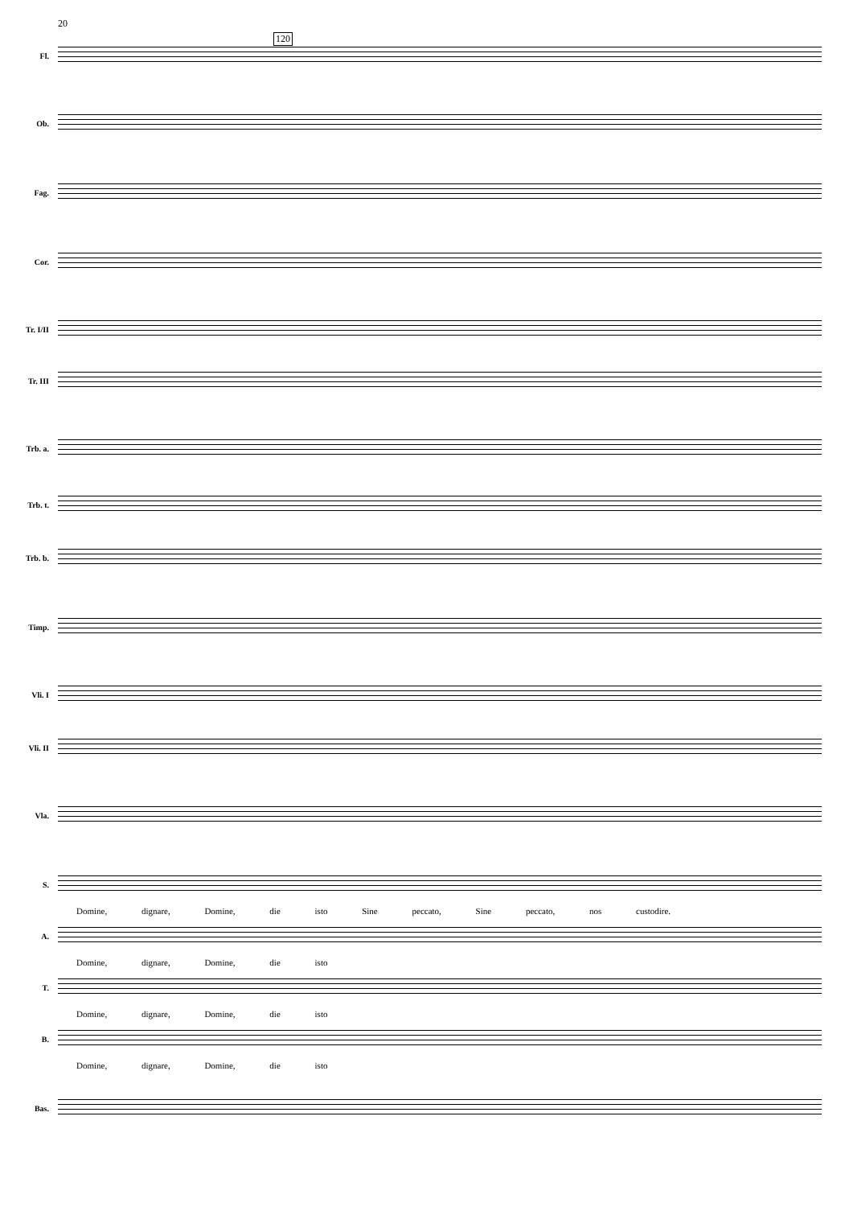20
120
Fl.
Ob.
Fag.
Cor.
Tr. I/II
Tr. III
Trb. a.
Trb. t.
Trb. b.
Timp.
Vli. I
Vli. II
Vla.
S.
Domine, dignare, Domine, die isto Sine peccato, Sine peccato, nos custodire.
A.
Domine, dignare, Domine, die isto
T.
Domine, dignare, Domine, die isto
B.
Domine, dignare, Domine, die isto
Bas.